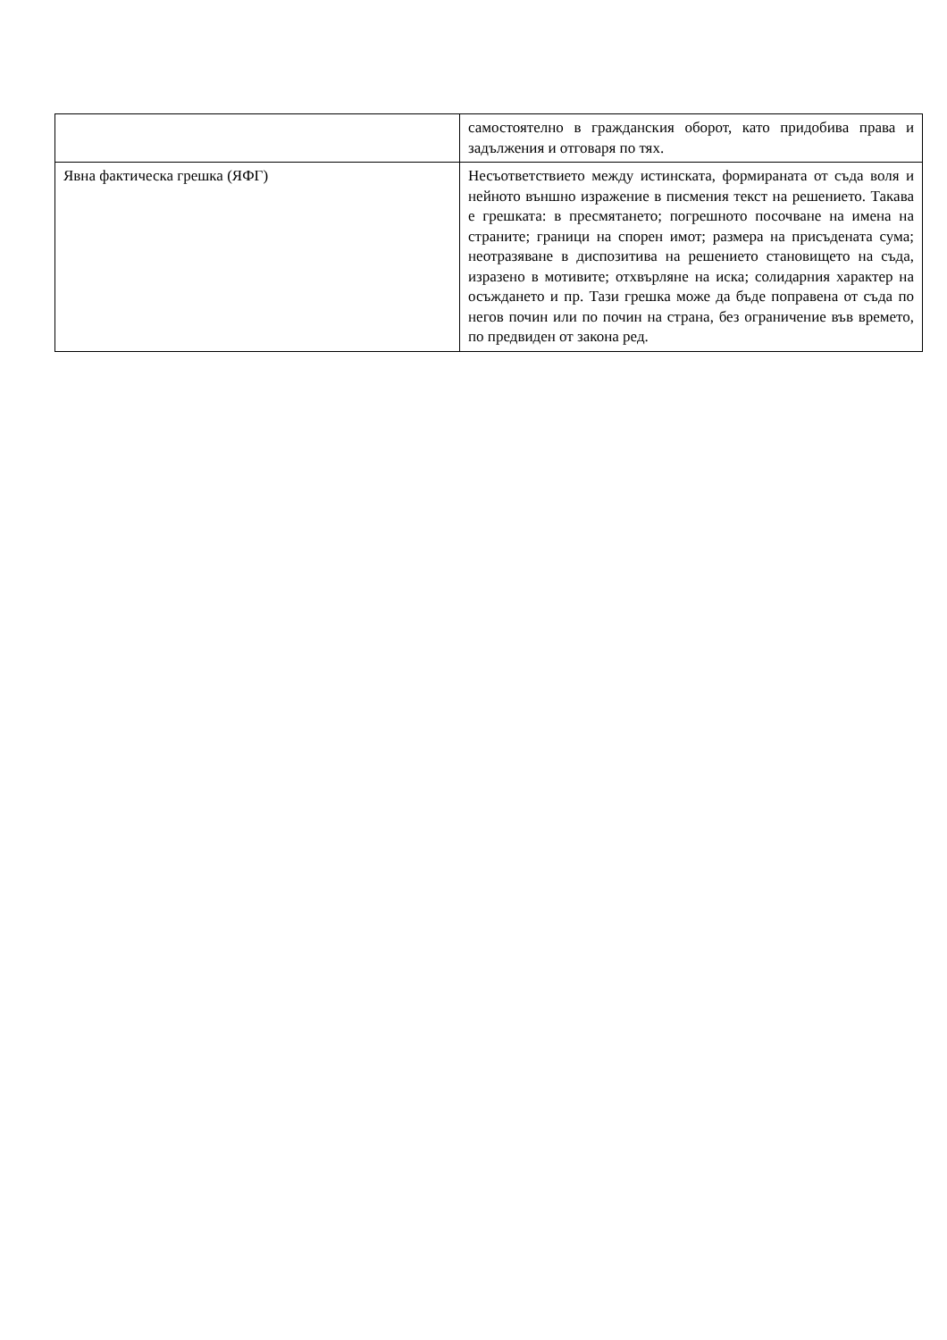| | самостоятелно в гражданския оборот, като придобива права и задължения и отговаря по тях. |
| Явна фактическа грешка (ЯФГ) | Несъответствието между истинската, формираната от съда воля и нейното външно изражение в писмения текст на решението. Такава е грешката: в пресмятането; погрешното посочване на имена на страните; граници на спорен имот; размера на присъдената сума; неотразяване в диспозитива на решението становището на съда, изразено в мотивите; отхвърляне на иска; солидарния характер на осъждането и пр. Тази грешка може да бъде поправена от съда по негов почин или по почин на страна, без ограничение във времето, по предвиден от закона ред. |